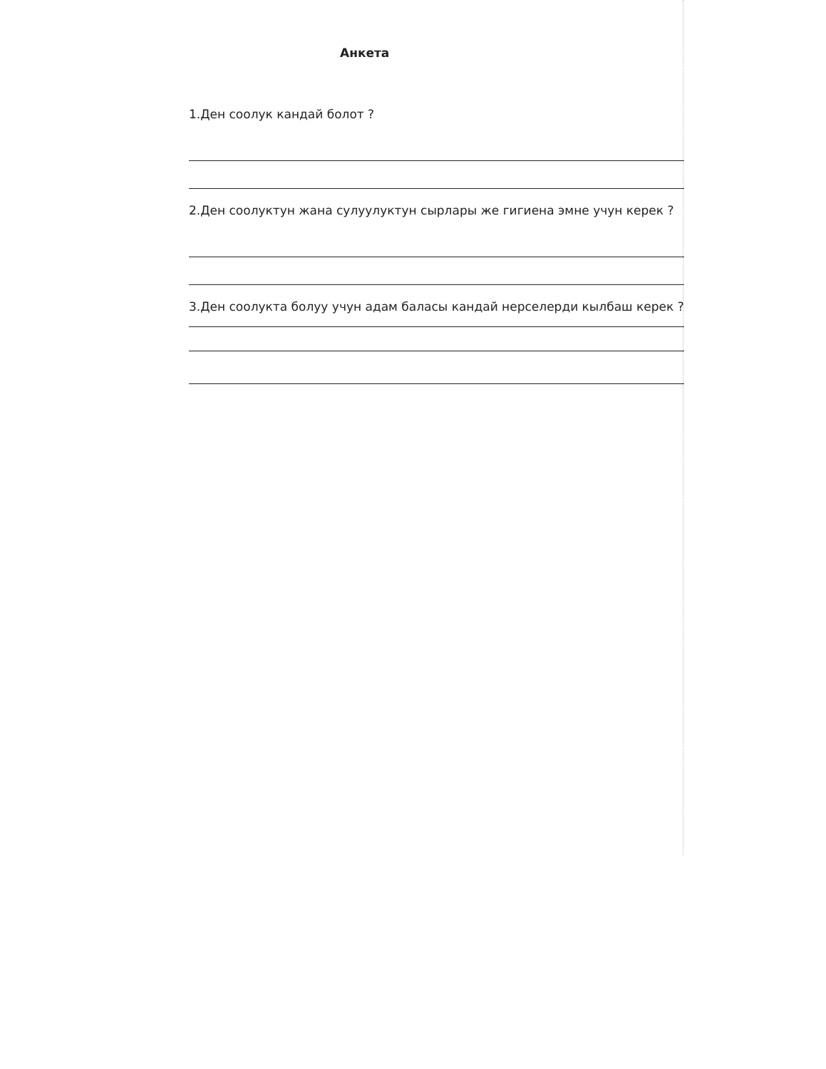Анкета
1.Ден соолук кандай болот ?
2.Ден соолуктун жана сулуулуктун сырлары же гигиена эмне учун керек ?
3.Ден соолукта болуу учун адам баласы кандай нерселерди кылбаш керек ?